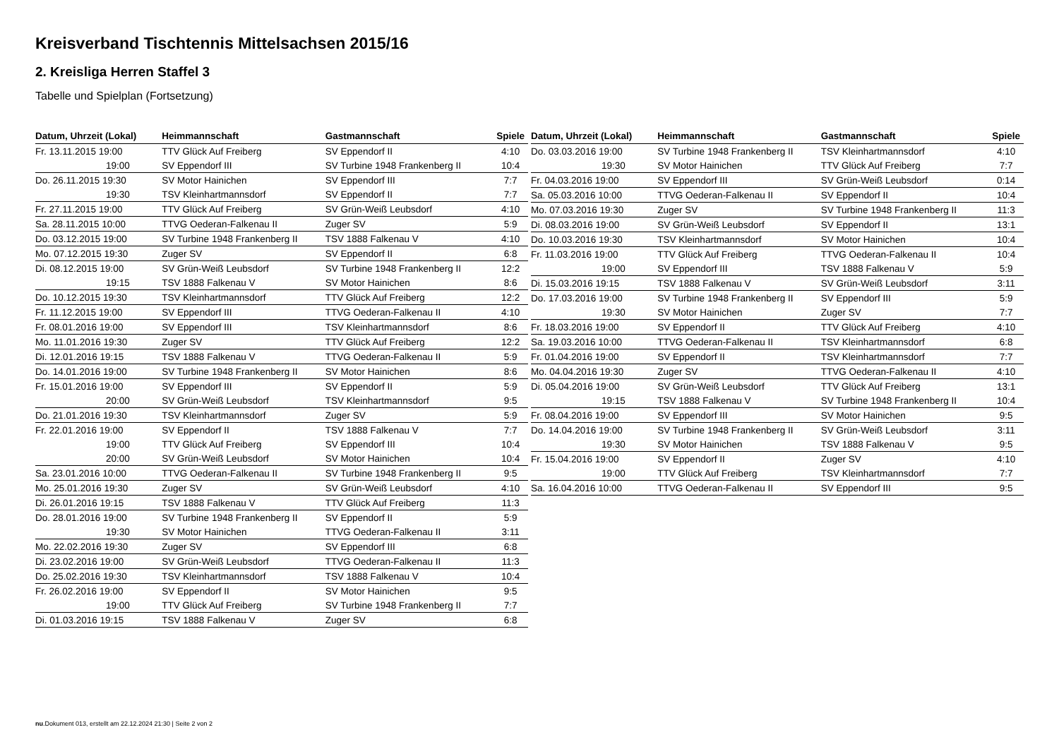Kreisverband Tischtennis Mittelsachsen 2015/16
2. Kreisliga Herren Staffel 3
Tabelle und Spielplan (Fortsetzung)
| Datum, Uhrzeit (Lokal) | Heimmannschaft | Gastmannschaft | Spiele |
| --- | --- | --- | --- |
| Fr. 13.11.2015 19:00 | TTV Glück Auf Freiberg | SV Eppendorf II | 4:10 |
| 19:00 | SV Eppendorf III | SV Turbine 1948 Frankenberg II | 10:4 |
| Do. 26.11.2015 19:30 | SV Motor Hainichen | SV Eppendorf III | 7:7 |
| 19:30 | TSV Kleinhartmannsdorf | SV Eppendorf II | 7:7 |
| Fr. 27.11.2015 19:00 | TTV Glück Auf Freiberg | SV Grün-Weiß Leubsdorf | 4:10 |
| Sa. 28.11.2015 10:00 | TTVG Oederan-Falkenau II | Zuger SV | 5:9 |
| Do. 03.12.2015 19:00 | SV Turbine 1948 Frankenberg II | TSV 1888 Falkenau V | 4:10 |
| Mo. 07.12.2015 19:30 | Zuger SV | SV Eppendorf II | 6:8 |
| Di. 08.12.2015 19:00 | SV Grün-Weiß Leubsdorf | SV Turbine 1948 Frankenberg II | 12:2 |
| 19:15 | TSV 1888 Falkenau V | SV Motor Hainichen | 8:6 |
| Do. 10.12.2015 19:30 | TSV Kleinhartmannsdorf | TTV Glück Auf Freiberg | 12:2 |
| Fr. 11.12.2015 19:00 | SV Eppendorf III | TTVG Oederan-Falkenau II | 4:10 |
| Fr. 08.01.2016 19:00 | SV Eppendorf III | TSV Kleinhartmannsdorf | 8:6 |
| Mo. 11.01.2016 19:30 | Zuger SV | TTV Glück Auf Freiberg | 12:2 |
| Di. 12.01.2016 19:15 | TSV 1888 Falkenau V | TTVG Oederan-Falkenau II | 5:9 |
| Do. 14.01.2016 19:00 | SV Turbine 1948 Frankenberg II | SV Motor Hainichen | 8:6 |
| Fr. 15.01.2016 19:00 | SV Eppendorf III | SV Eppendorf II | 5:9 |
| 20:00 | SV Grün-Weiß Leubsdorf | TSV Kleinhartmannsdorf | 9:5 |
| Do. 21.01.2016 19:30 | TSV Kleinhartmannsdorf | Zuger SV | 5:9 |
| Fr. 22.01.2016 19:00 | SV Eppendorf II | TSV 1888 Falkenau V | 7:7 |
| 19:00 | TTV Glück Auf Freiberg | SV Eppendorf III | 10:4 |
| 20:00 | SV Grün-Weiß Leubsdorf | SV Motor Hainichen | 10:4 |
| Sa. 23.01.2016 10:00 | TTVG Oederan-Falkenau II | SV Turbine 1948 Frankenberg II | 9:5 |
| Mo. 25.01.2016 19:30 | Zuger SV | SV Grün-Weiß Leubsdorf | 4:10 |
| Di. 26.01.2016 19:15 | TSV 1888 Falkenau V | TTV Glück Auf Freiberg | 11:3 |
| Do. 28.01.2016 19:00 | SV Turbine 1948 Frankenberg II | SV Eppendorf II | 5:9 |
| 19:30 | SV Motor Hainichen | TTVG Oederan-Falkenau II | 3:11 |
| Mo. 22.02.2016 19:30 | Zuger SV | SV Eppendorf III | 6:8 |
| Di. 23.02.2016 19:00 | SV Grün-Weiß Leubsdorf | TTVG Oederan-Falkenau II | 11:3 |
| Do. 25.02.2016 19:30 | TSV Kleinhartmannsdorf | TSV 1888 Falkenau V | 10:4 |
| Fr. 26.02.2016 19:00 | SV Eppendorf II | SV Motor Hainichen | 9:5 |
| 19:00 | TTV Glück Auf Freiberg | SV Turbine 1948 Frankenberg II | 7:7 |
| Di. 01.03.2016 19:15 | TSV 1888 Falkenau V | Zuger SV | 6:8 |
| Datum, Uhrzeit (Lokal) | Heimmannschaft | Gastmannschaft | Spiele |
| --- | --- | --- | --- |
| Do. 03.03.2016 19:00 | SV Turbine 1948 Frankenberg II | TSV Kleinhartmannsdorf | 4:10 |
| 19:30 | SV Motor Hainichen | TTV Glück Auf Freiberg | 7:7 |
| Fr. 04.03.2016 19:00 | SV Eppendorf III | SV Grün-Weiß Leubsdorf | 0:14 |
| Sa. 05.03.2016 10:00 | TTVG Oederan-Falkenau II | SV Eppendorf II | 10:4 |
| Mo. 07.03.2016 19:30 | Zuger SV | SV Turbine 1948 Frankenberg II | 11:3 |
| Di. 08.03.2016 19:00 | SV Grün-Weiß Leubsdorf | SV Eppendorf II | 13:1 |
| Do. 10.03.2016 19:30 | TSV Kleinhartmannsdorf | SV Motor Hainichen | 10:4 |
| Fr. 11.03.2016 19:00 | TTV Glück Auf Freiberg | TTVG Oederan-Falkenau II | 10:4 |
| 19:00 | SV Eppendorf III | TSV 1888 Falkenau V | 5:9 |
| Di. 15.03.2016 19:15 | TSV 1888 Falkenau V | SV Grün-Weiß Leubsdorf | 3:11 |
| Do. 17.03.2016 19:00 | SV Turbine 1948 Frankenberg II | SV Eppendorf III | 5:9 |
| 19:30 | SV Motor Hainichen | Zuger SV | 7:7 |
| Fr. 18.03.2016 19:00 | SV Eppendorf II | TTV Glück Auf Freiberg | 4:10 |
| Sa. 19.03.2016 10:00 | TTVG Oederan-Falkenau II | TSV Kleinhartmannsdorf | 6:8 |
| Fr. 01.04.2016 19:00 | SV Eppendorf II | TSV Kleinhartmannsdorf | 7:7 |
| Mo. 04.04.2016 19:30 | Zuger SV | TTVG Oederan-Falkenau II | 4:10 |
| Di. 05.04.2016 19:00 | SV Grün-Weiß Leubsdorf | TTV Glück Auf Freiberg | 13:1 |
| 19:15 | TSV 1888 Falkenau V | SV Turbine 1948 Frankenberg II | 10:4 |
| Fr. 08.04.2016 19:00 | SV Eppendorf III | SV Motor Hainichen | 9:5 |
| Do. 14.04.2016 19:00 | SV Turbine 1948 Frankenberg II | SV Grün-Weiß Leubsdorf | 3:11 |
| 19:30 | SV Motor Hainichen | TSV 1888 Falkenau V | 9:5 |
| Fr. 15.04.2016 19:00 | SV Eppendorf II | Zuger SV | 4:10 |
| 19:00 | TTV Glück Auf Freiberg | TSV Kleinhartmannsdorf | 7:7 |
| Sa. 16.04.2016 10:00 | TTVG Oederan-Falkenau II | SV Eppendorf III | 9:5 |
nu.Dokument 013, erstellt am 22.12.2024 21:30 | Seite 2 von 2